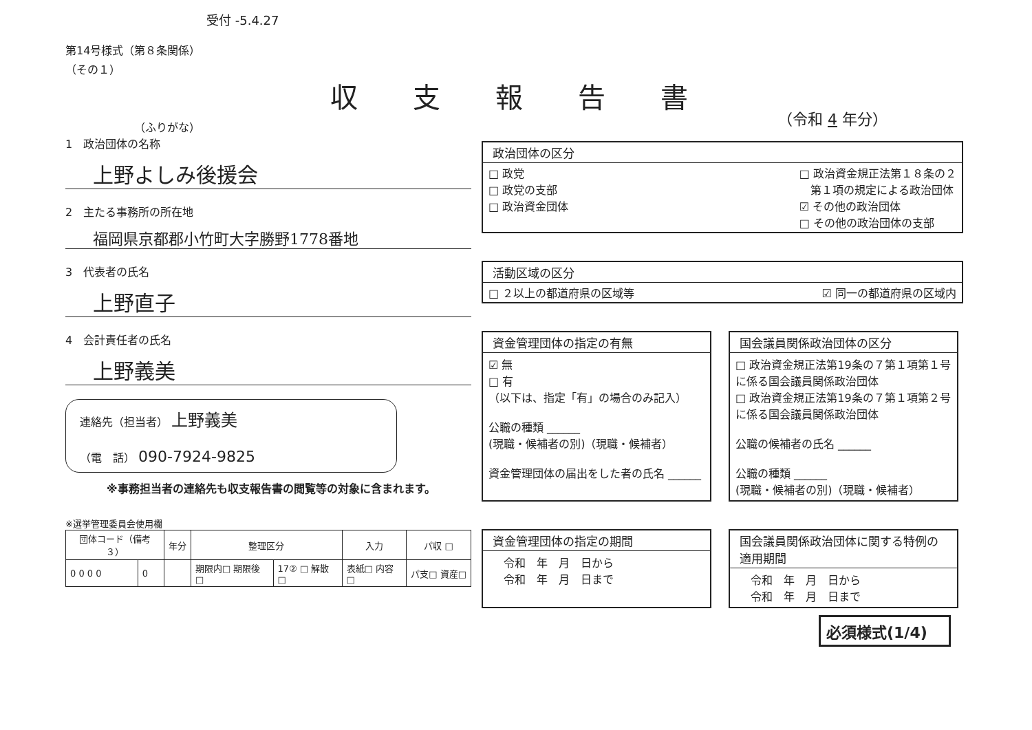収支報告書
受付 -5.4.27
（令和 4 年分）
第14号様式（第８条関係）
（その１）
（ふりがな）
1　政治団体の名称
上野よしみ後援会
2　主たる事務所の所在地
福岡県京都郡小竹町大字勝野1778番地
3　代表者の氏名
上野直子
4　会計責任者の氏名
上野義美
連絡先（担当者） 上野義美
（電　話） 090-7924-9825
※事務担当者の連絡先も収支報告書の閲覧等の対象に含まれます。
※選挙管理委員会使用欄
| 団体コード（備考３） | | 年分 | 整理区分 | | 入力 | パ収 □ |
| --- | --- | --- | --- | --- | --- | --- |
| 0 0 0 0 | 0 | | 期限内□ 期限後□ | 17② □ 解散□ | 表紙□ 内容□ | パ支□ 資産□ |
政治団体の区分
□ 政党
□ 政党の支部
□ 政治資金団体 □ 政治資金規正法第１８条の２
　第１項の規定による政治団体
☑ その他の政治団体
□ その他の政治団体の支部
活動区域の区分
□ ２以上の都道府県の区域等 ☑ 同一の都道府県の区域内
資金管理団体の指定の有無
☑ 無
□ 有
（以下は、指定「有」の場合のみ記入）
公職の種類 ______
(現職・候補者の別)（現職・候補者）
資金管理団体の届出をした者の氏名 ______
国会議員関係政治団体の区分
□ 政治資金規正法第19条の７第１項第１号に係る国会議員関係政治団体
□ 政治資金規正法第19条の７第１項第２号に係る国会議員関係政治団体
公職の候補者の氏名 ______
公職の種類 ______
(現職・候補者の別)（現職・候補者）
資金管理団体の指定の期間
令和　年　月　日から
令和　年　月　日まで
国会議員関係政治団体に関する特例の適用期間
令和　年　月　日から
令和　年　月　日まで
必須様式(1/4)